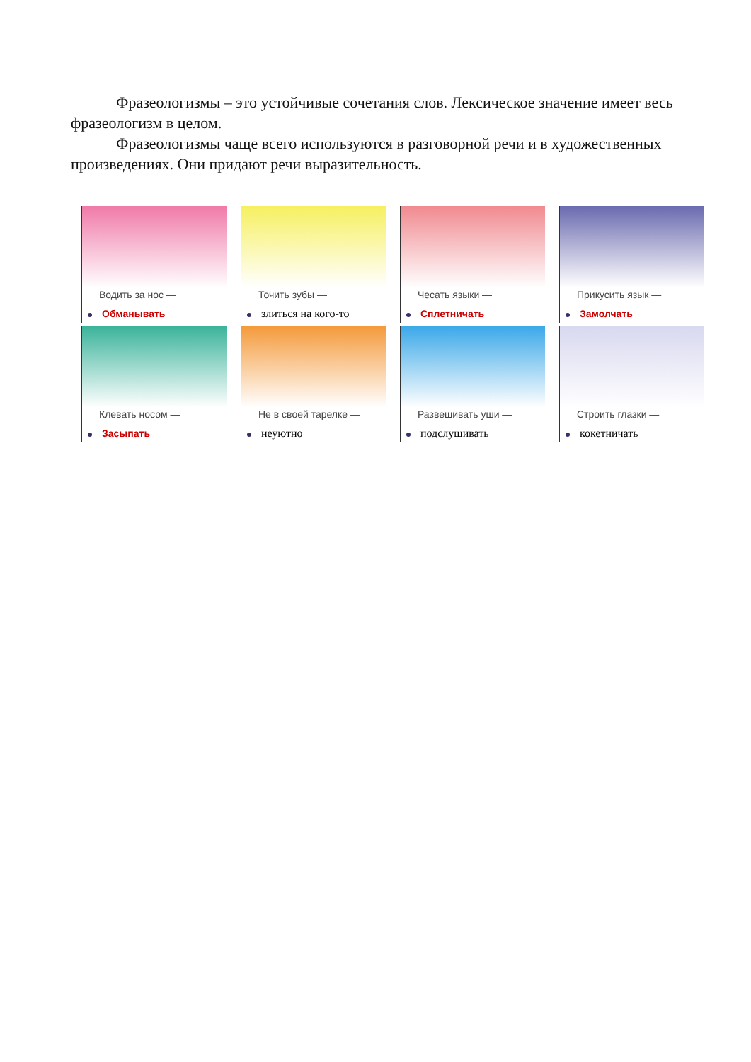Фразеологизмы – это устойчивые сочетания слов. Лексическое значение имеет весь фразеологизм в целом.
Фразеологизмы чаще всего используются в разговорной речи и в художественных произведениях. Они придают речи выразительность.
Водить за нос —
Обманывать
Точить зубы —
злиться на кого-то
Чесать языки —
Сплетничать
Прикусить язык —
Замолчать
Клевать носом —
Засыпать
Не в своей тарелке —
неуютно
Развешивать уши —
подслушивать
Строить глазки —
кокетничать